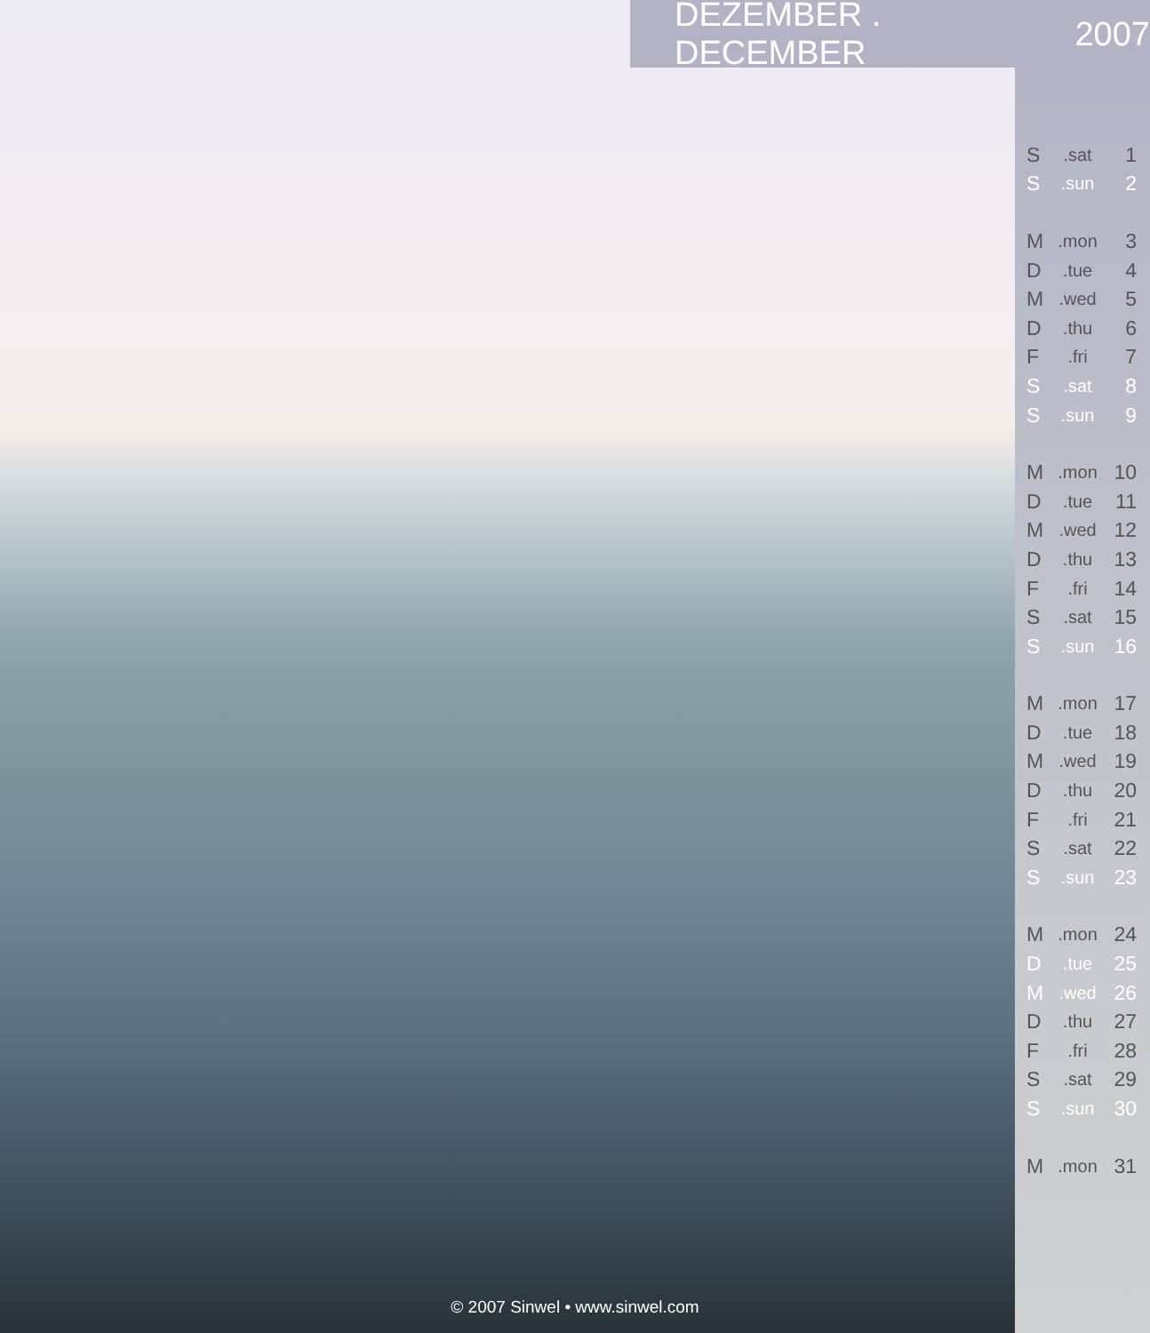DEZEMBER . DECEMBER 2007
| S | .sat | 1 |
| S | .sun | 2 |
| M | .mon | 3 |
| D | .tue | 4 |
| M | .wed | 5 |
| D | .thu | 6 |
| F | .fri | 7 |
| S | .sat | 8 |
| S | .sun | 9 |
| M | .mon | 10 |
| D | .tue | 11 |
| M | .wed | 12 |
| D | .thu | 13 |
| F | .fri | 14 |
| S | .sat | 15 |
| S | .sun | 16 |
| M | .mon | 17 |
| D | .tue | 18 |
| M | .wed | 19 |
| D | .thu | 20 |
| F | .fri | 21 |
| S | .sat | 22 |
| S | .sun | 23 |
| M | .mon | 24 |
| D | .tue | 25 |
| M | .wed | 26 |
| D | .thu | 27 |
| F | .fri | 28 |
| S | .sat | 29 |
| S | .sun | 30 |
| M | .mon | 31 |
© 2007 Sinwel • www.sinwel.com